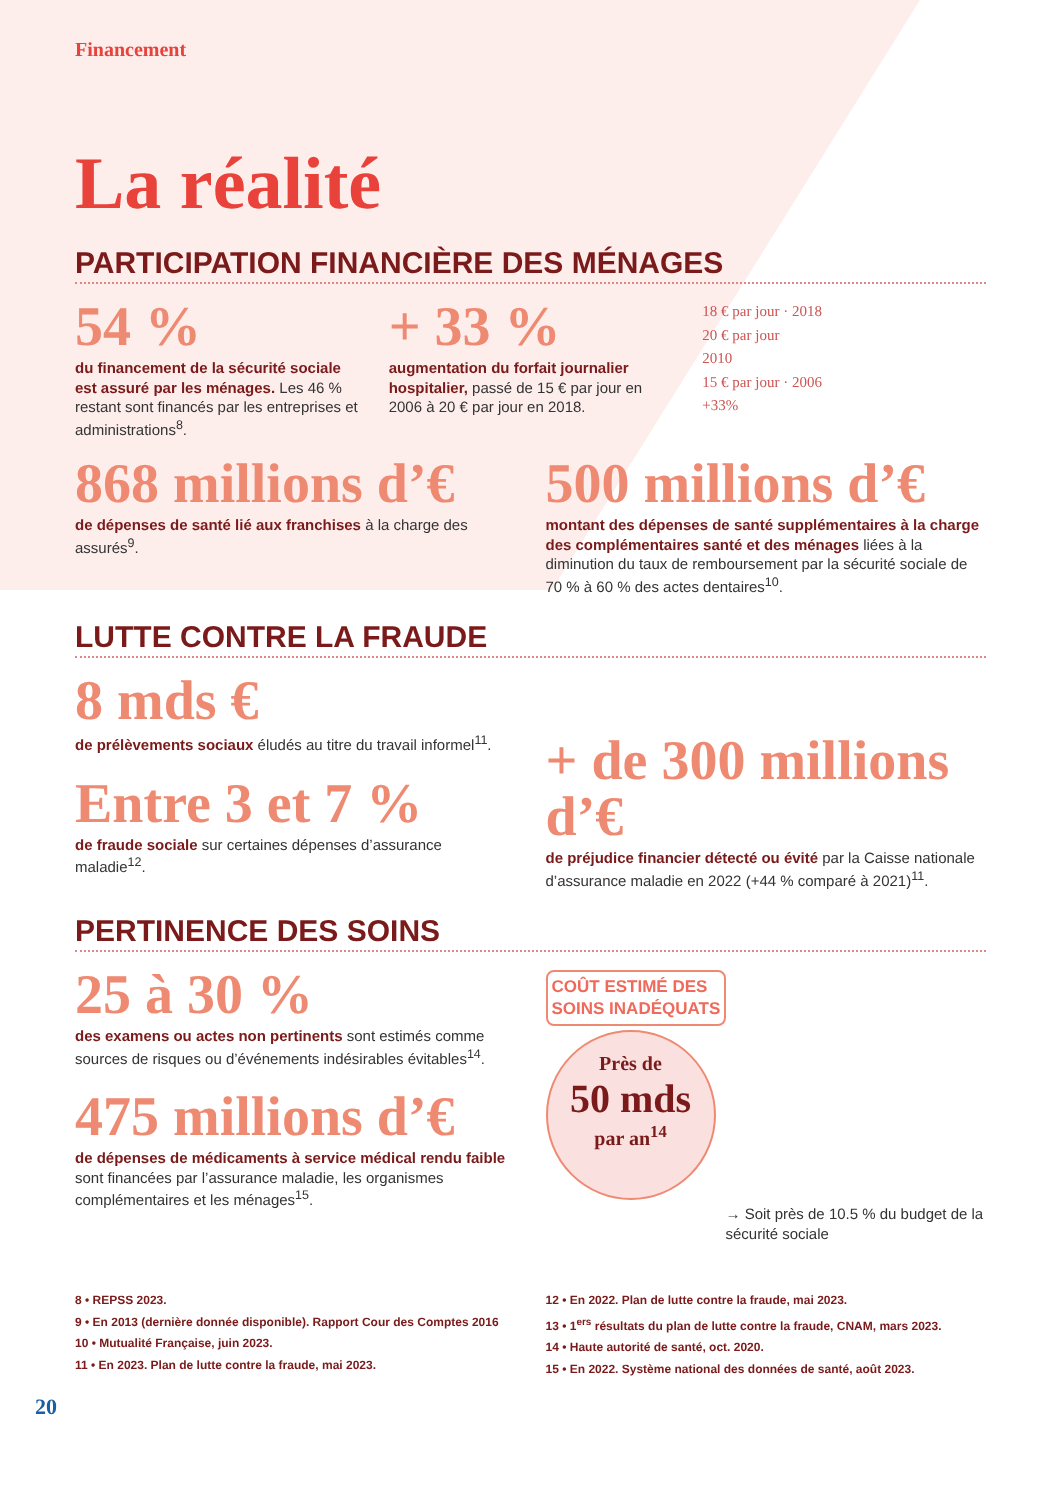Financement
La réalité
PARTICIPATION FINANCIÈRE DES MÉNAGES
54 %
du financement de la sécurité sociale est assuré par les ménages. Les 46 % restant sont financés par les entreprises et administrations<sup>8</sup>.
+ 33 %
augmentation du forfait journalier hospitalier, passé de 15 € par jour en 2006 à 20 € par jour en 2018.
18 € par jour · 2018
20 € par jour
2010
15 € par jour · 2006
+33%
868 millions d’€
de dépenses de santé lié aux franchises à la charge des assurés<sup>9</sup>.
500 millions d’€
montant des dépenses de santé supplémentaires à la charge des complémentaires santé et des ménages liées à la diminution du taux de remboursement par la sécurité sociale de 70 % à 60 % des actes dentaires<sup>10</sup>.
LUTTE CONTRE LA FRAUDE
8 mds €
de prélèvements sociaux éludés au titre du travail informel<sup>11</sup>.
Entre 3 et 7 %
de fraude sociale sur certaines dépenses d’assurance maladie<sup>12</sup>.
+ de 300 millions d’€
de préjudice financier détecté ou évité par la Caisse nationale d’assurance maladie en 2022 (+44 % comparé à 2021)<sup>11</sup>.
PERTINENCE DES SOINS
25 à 30 %
des examens ou actes non pertinents sont estimés comme sources de risques ou d’événements indésirables évitables<sup>14</sup>.
475 millions d’€
de dépenses de médicaments à service médical rendu faible sont financées par l’assurance maladie, les organismes complémentaires et les ménages<sup>15</sup>.
COÛT ESTIMÉ DES
SOINS INADÉQUATS
Près de
50 mds
par an<sup>14</sup>
→ Soit près de 10.5 % du budget de la sécurité sociale
8 • REPSS 2023.
9 • En 2013 (dernière donnée disponible). Rapport Cour des Comptes 2016
10 • Mutualité Française, juin 2023.
11 • En 2023. Plan de lutte contre la fraude, mai 2023.
12 • En 2022. Plan de lutte contre la fraude, mai 2023.
13 • 1<sup>ers</sup> résultats du plan de lutte contre la fraude, CNAM, mars 2023.
14 • Haute autorité de santé, oct. 2020.
15 • En 2022. Système national des données de santé, août 2023.
20